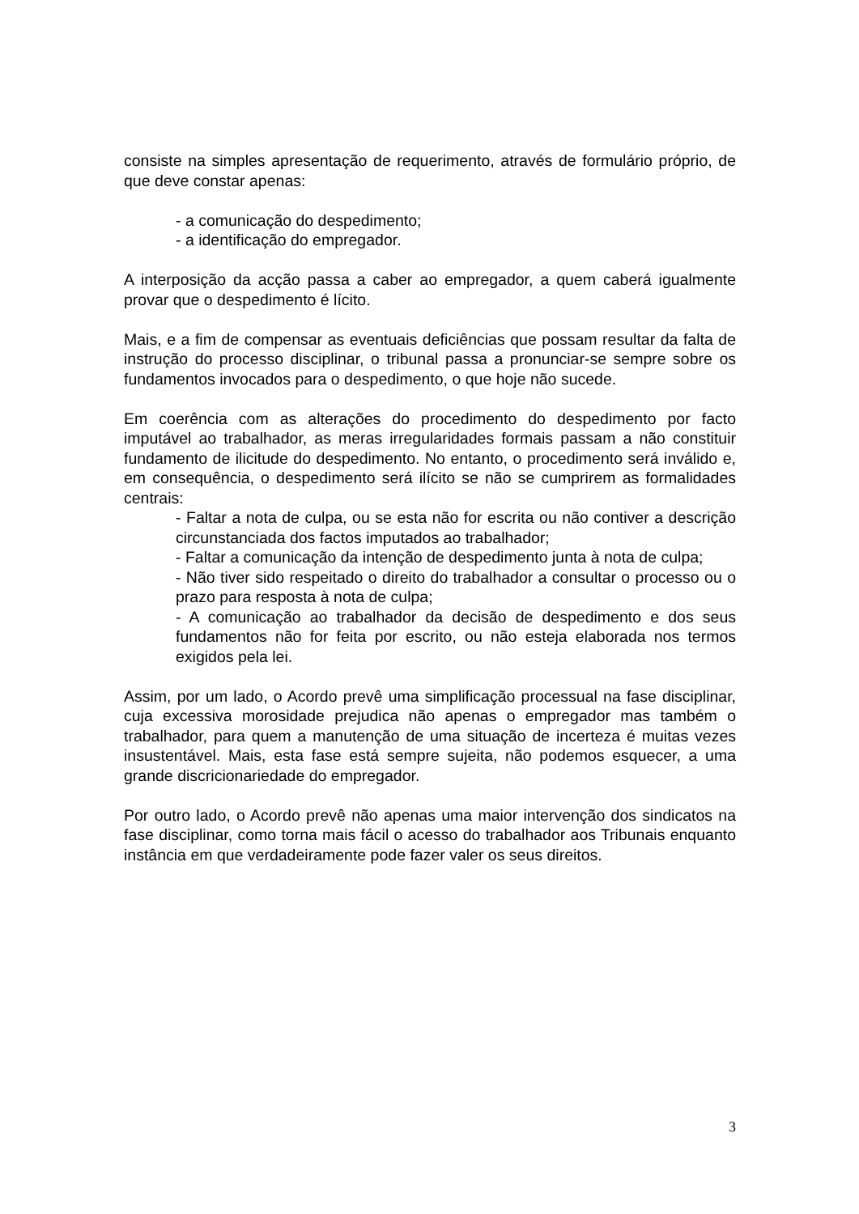consiste na simples apresentação de requerimento, através de formulário próprio, de que deve constar apenas:
- a comunicação do despedimento;
- a identificação do empregador.
A interposição da acção passa a caber ao empregador, a quem caberá igualmente provar que o despedimento é lícito.
Mais, e a fim de compensar as eventuais deficiências que possam resultar da falta de instrução do processo disciplinar, o tribunal passa a pronunciar-se sempre sobre os fundamentos invocados para o despedimento, o que hoje não sucede.
Em coerência com as alterações do procedimento do despedimento por facto imputável ao trabalhador, as meras irregularidades formais passam a não constituir fundamento de ilicitude do despedimento. No entanto, o procedimento será inválido e, em consequência, o despedimento será ilícito se não se cumprirem as formalidades centrais:
- Faltar a nota de culpa, ou se esta não for escrita ou não contiver a descrição circunstanciada dos factos imputados ao trabalhador;
- Faltar a comunicação da intenção de despedimento junta à nota de culpa;
- Não tiver sido respeitado o direito do trabalhador a consultar o processo ou o prazo para resposta à nota de culpa;
- A comunicação ao trabalhador da decisão de despedimento e dos seus fundamentos não for feita por escrito, ou não esteja elaborada nos termos exigidos pela lei.
Assim, por um lado, o Acordo prevê uma simplificação processual na fase disciplinar, cuja excessiva morosidade prejudica não apenas o empregador mas também o trabalhador, para quem a manutenção de uma situação de incerteza é muitas vezes insustentável. Mais, esta fase está sempre sujeita, não podemos esquecer, a uma grande discricionariedade do empregador.
Por outro lado, o Acordo prevê não apenas uma maior intervenção dos sindicatos na fase disciplinar, como torna mais fácil o acesso do trabalhador aos Tribunais enquanto instância em que verdadeiramente pode fazer valer os seus direitos.
3